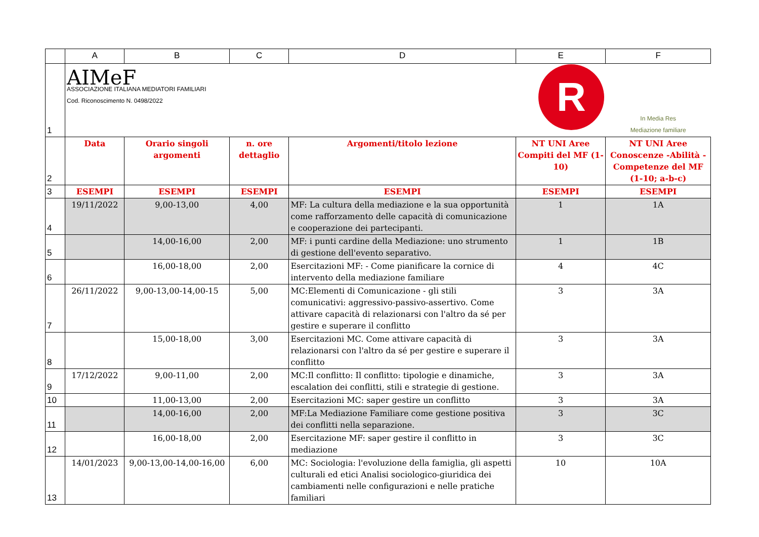| | A | B | C | D | E | F |
| --- | --- | --- | --- | --- | --- | --- |
| 1 | AIMeF ASSOCIAZIONE ITALIANA MEDIATORI FAMILIARI Cod. Riconoscimento N. 0498/2022 | | | | R | In Media Res Mediazione familiare |
| 2 | Data | Orario singoli argomenti | n. ore dettaglio | Argomenti/titolo lezione | NT UNI Aree Compiti del MF (1-10) | NT UNI Aree Conoscenze -Abilità - Competenze del MF (1-10; a-b-c) |
| 3 | ESEMPI | ESEMPI | ESEMPI | ESEMPI | ESEMPI | ESEMPI |
| 4 | 19/11/2022 | 9,00-13,00 | 4,00 | MF: La cultura della mediazione e la sua opportunità come rafforzamento delle capacità di comunicazione e cooperazione dei partecipanti. | 1 | 1A |
| 5 | | 14,00-16,00 | 2,00 | MF: i punti cardine della Mediazione: uno strumento di gestione dell'evento separativo. | 1 | 1B |
| 6 | | 16,00-18,00 | 2,00 | Esercitazioni MF: - Come pianificare la cornice di intervento della mediazione familiare | 4 | 4C |
| 7 | 26/11/2022 | 9,00-13,00-14,00-15 | 5,00 | MC:Elementi di Comunicazione - gli stili comunicativi: aggressivo-passivo-assertivo. Come attivare capacità di relazionarsi con l'altro da sé per gestire e superare il conflitto | 3 | 3A |
| 8 | | 15,00-18,00 | 3,00 | Esercitazioni MC. Come attivare capacità di relazionarsi con l'altro da sé per gestire e superare il conflitto | 3 | 3A |
| 9 | 17/12/2022 | 9,00-11,00 | 2,00 | MC:Il conflitto: Il conflitto: tipologie e dinamiche, escalation dei conflitti, stili e strategie di gestione. | 3 | 3A |
| 10 | | 11,00-13,00 | 2,00 | Esercitazioni MC: saper gestire un conflitto | 3 | 3A |
| 11 | | 14,00-16,00 | 2,00 | MF:La Mediazione Familiare come gestione positiva dei conflitti nella separazione. | 3 | 3C |
| 12 | | 16,00-18,00 | 2,00 | Esercitazione MF: saper gestire il conflitto in mediazione | 3 | 3C |
| 13 | 14/01/2023 | 9,00-13,00-14,00-16,00 | 6,00 | MC: Sociologia: l'evoluzione della famiglia, gli aspetti culturali ed etici Analisi sociologico-giuridica dei cambiamenti nelle configurazioni e nelle pratiche familiari | 10 | 10A |